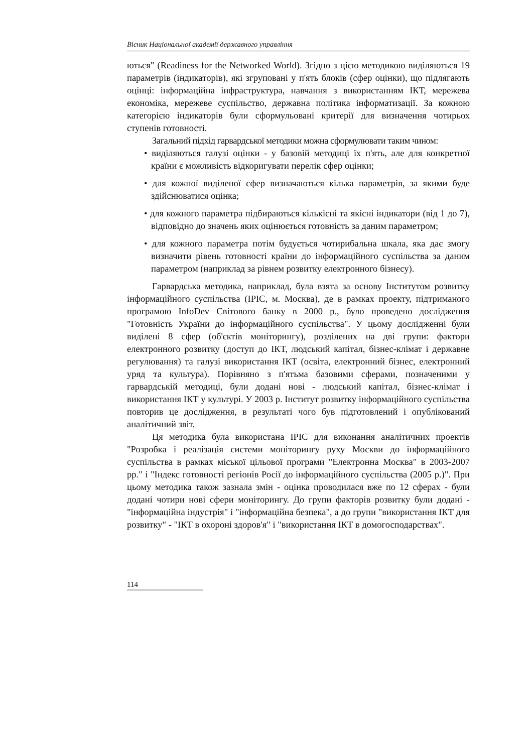Вісник Національної академії державного управління
ються" (Readiness for the Networked World). Згідно з цією методикою виділяються 19 параметрів (індикаторів), які згруповані у п'ять блоків (сфер оцінки), що підлягають оцінці: інформаційна інфраструктура, навчання з використанням ІКТ, мережева економіка, мережеве суспільство, державна політика інформатизації. За кожною категорією індикаторів були сформульовані критерії для визначення чотирьох ступенів готовності.
Загальний підхід гарвардської методики можна сформулювати таким чином:
• виділяються галузі оцінки - у базовій методиці їх п'ять, але для конкретної країни є можливість відкоригувати перелік сфер оцінки;
• для кожної виділеної сфер визначаються кілька параметрів, за якими буде здійснюватися оцінка;
• для кожного параметра підбираються кількісні та якісні індикатори (від 1 до 7), відповідно до значень яких оцінюється готовність за даним параметром;
• для кожного параметра потім будується чотирибальна шкала, яка дає змогу визначити рівень готовності країни до інформаційного суспільства за даним параметром (наприклад за рівнем розвитку електронного бізнесу).
Гарвардська методика, наприклад, була взята за основу Інститутом розвитку інформаційного суспільства (ІРІС, м. Москва), де в рамках проекту, підтриманого програмою InfoDev Світового банку в 2000 р., було проведено дослідження "Готовність України до інформаційного суспільства". У цьому дослідженні були виділені 8 сфер (об'єктів моніторингу), розділених на дві групи: фактори електронного розвитку (доступ до ІКТ, людський капітал, бізнес-клімат і державне регулювання) та галузі використання ІКТ (освіта, електронний бізнес, електронний уряд та культура). Порівняно з п'ятьма базовими сферами, позначеними у гарвардській методиці, були додані нові - людський капітал, бізнес-клімат і використання ІКТ у культурі. У 2003 р. Інститут розвитку інформаційного суспільства повторив це дослідження, в результаті чого був підготовлений і опублікований аналітичний звіт.
Ця методика була використана ІРІС для виконання аналітичних проектів "Розробка і реалізація системи моніторингу руху Москви до інформаційного суспільства в рамках міської цільової програми "Електронна Москва" в 2003-2007 рр." і "Індекс готовності регіонів Росії до інформаційного суспільства (2005 р.)". При цьому методика також зазнала змін - оцінка проводилася вже по 12 сферах - були додані чотири нові сфери моніторингу. До групи факторів розвитку були додані - "інформаційна індустрія" і "інформаційна безпека", а до групи "використання ІКТ для розвитку" - "ІКТ в охороні здоров'я" і "використання ІКТ в домогосподарствах".
114